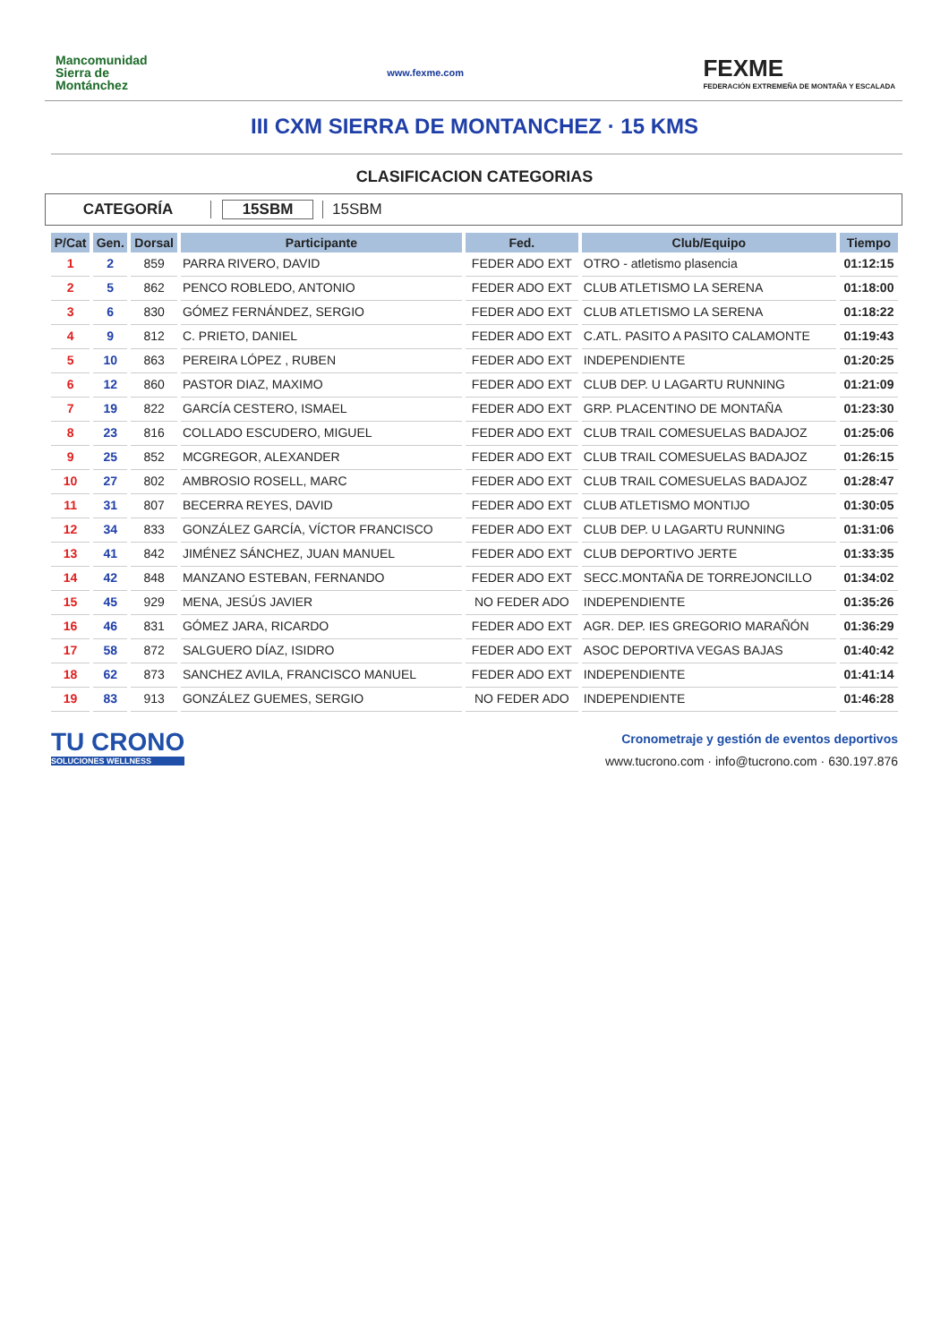Mancomunidad
Sierra de
Montánchez
www.fexme.com
FEXME
FEDERACIÓN EXTREMEÑA DE MONTAÑA Y ESCALADA
III CXM SIERRA DE MONTANCHEZ · 15 KMS
CLASIFICACION CATEGORIAS
CATEGORÍA 15SBM 15SBM
| P/Cat | Gen. | Dorsal | Participante | Fed. | Club/Equipo | Tiempo |
| --- | --- | --- | --- | --- | --- | --- |
| 1 | 2 | 859 | PARRA RIVERO, DAVID | FEDER ADO EXT | OTRO - atletismo plasencia | 01:12:15 |
| 2 | 5 | 862 | PENCO ROBLEDO, ANTONIO | FEDER ADO EXT | CLUB ATLETISMO LA SERENA | 01:18:00 |
| 3 | 6 | 830 | GÓMEZ FERNÁNDEZ, SERGIO | FEDER ADO EXT | CLUB ATLETISMO LA SERENA | 01:18:22 |
| 4 | 9 | 812 | C. PRIETO, DANIEL | FEDER ADO EXT | C.ATL. PASITO A PASITO CALAMONTE | 01:19:43 |
| 5 | 10 | 863 | PEREIRA LÓPEZ , RUBEN | FEDER ADO EXT | INDEPENDIENTE | 01:20:25 |
| 6 | 12 | 860 | PASTOR DIAZ, MAXIMO | FEDER ADO EXT | CLUB DEP. U LAGARTU RUNNING | 01:21:09 |
| 7 | 19 | 822 | GARCÍA CESTERO, ISMAEL | FEDER ADO EXT | GRP. PLACENTINO DE MONTAÑA | 01:23:30 |
| 8 | 23 | 816 | COLLADO ESCUDERO, MIGUEL | FEDER ADO EXT | CLUB TRAIL COMESUELAS BADAJOZ | 01:25:06 |
| 9 | 25 | 852 | MCGREGOR, ALEXANDER | FEDER ADO EXT | CLUB TRAIL COMESUELAS BADAJOZ | 01:26:15 |
| 10 | 27 | 802 | AMBROSIO ROSELL, MARC | FEDER ADO EXT | CLUB TRAIL COMESUELAS BADAJOZ | 01:28:47 |
| 11 | 31 | 807 | BECERRA REYES, DAVID | FEDER ADO EXT | CLUB ATLETISMO MONTIJO | 01:30:05 |
| 12 | 34 | 833 | GONZÁLEZ GARCÍA, VÍCTOR FRANCISCO | FEDER ADO EXT | CLUB DEP. U LAGARTU RUNNING | 01:31:06 |
| 13 | 41 | 842 | JIMÉNEZ SÁNCHEZ, JUAN MANUEL | FEDER ADO EXT | CLUB DEPORTIVO JERTE | 01:33:35 |
| 14 | 42 | 848 | MANZANO ESTEBAN, FERNANDO | FEDER ADO EXT | SECC.MONTAÑA DE TORREJONCILLO | 01:34:02 |
| 15 | 45 | 929 | MENA, JESÚS JAVIER | NO FEDER ADO | INDEPENDIENTE | 01:35:26 |
| 16 | 46 | 831 | GÓMEZ JARA, RICARDO | FEDER ADO EXT | AGR. DEP. IES GREGORIO MARAÑÓN | 01:36:29 |
| 17 | 58 | 872 | SALGUERO DÍAZ, ISIDRO | FEDER ADO EXT | ASOC DEPORTIVA VEGAS BAJAS | 01:40:42 |
| 18 | 62 | 873 | SANCHEZ AVILA, FRANCISCO MANUEL | FEDER ADO EXT | INDEPENDIENTE | 01:41:14 |
| 19 | 83 | 913 | GONZÁLEZ GUEMES, SERGIO | NO FEDER ADO | INDEPENDIENTE | 01:46:28 |
TU CRONO
SOLUCIONES WELLNESS
Cronometraje y gestión de eventos deportivos
www.tucrono.com · info@tucrono.com · 630.197.876